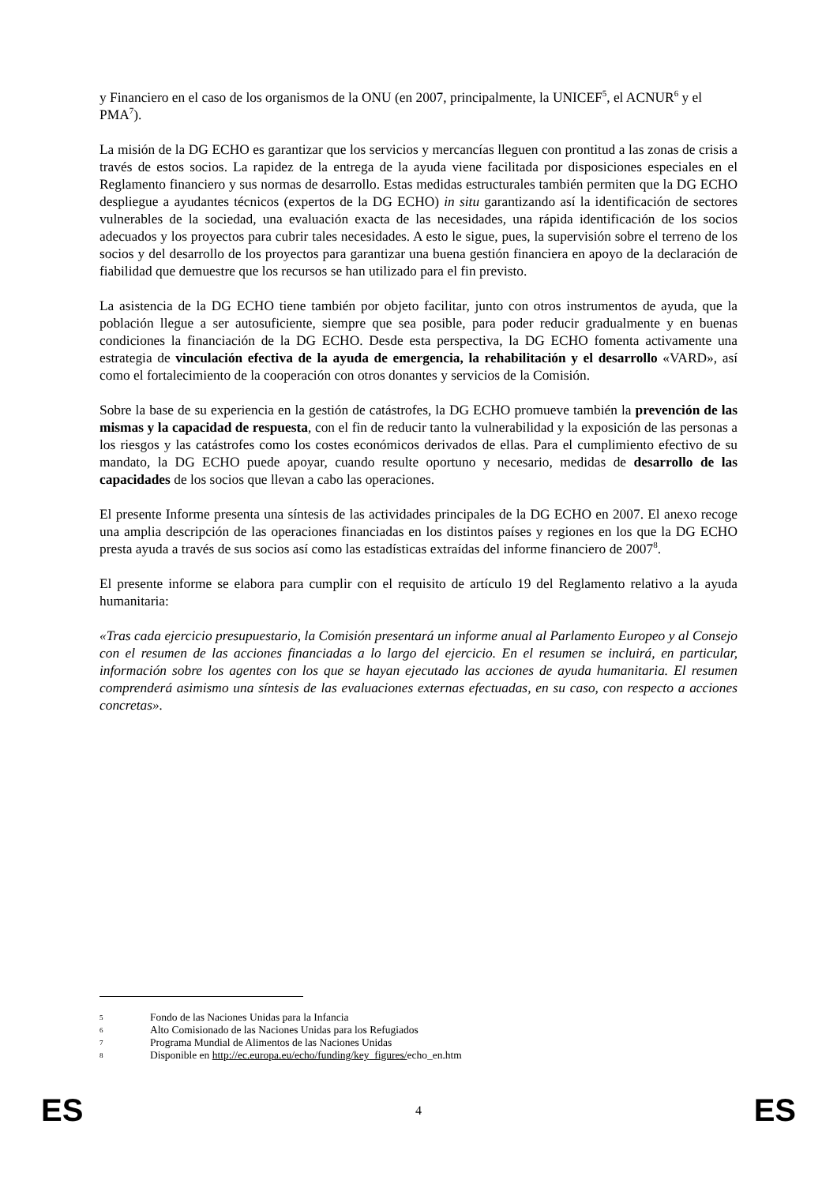y Financiero en el caso de los organismos de la ONU (en 2007, principalmente, la UNICEF<sup>5</sup>, el ACNUR<sup>6</sup> y el PMA<sup>7</sup>).
La misión de la DG ECHO es garantizar que los servicios y mercancías lleguen con prontitud a las zonas de crisis a través de estos socios. La rapidez de la entrega de la ayuda viene facilitada por disposiciones especiales en el Reglamento financiero y sus normas de desarrollo. Estas medidas estructurales también permiten que la DG ECHO despliegue a ayudantes técnicos (expertos de la DG ECHO) in situ garantizando así la identificación de sectores vulnerables de la sociedad, una evaluación exacta de las necesidades, una rápida identificación de los socios adecuados y los proyectos para cubrir tales necesidades. A esto le sigue, pues, la supervisión sobre el terreno de los socios y del desarrollo de los proyectos para garantizar una buena gestión financiera en apoyo de la declaración de fiabilidad que demuestre que los recursos se han utilizado para el fin previsto.
La asistencia de la DG ECHO tiene también por objeto facilitar, junto con otros instrumentos de ayuda, que la población llegue a ser autosuficiente, siempre que sea posible, para poder reducir gradualmente y en buenas condiciones la financiación de la DG ECHO. Desde esta perspectiva, la DG ECHO fomenta activamente una estrategia de vinculación efectiva de la ayuda de emergencia, la rehabilitación y el desarrollo «VARD», así como el fortalecimiento de la cooperación con otros donantes y servicios de la Comisión.
Sobre la base de su experiencia en la gestión de catástrofes, la DG ECHO promueve también la prevención de las mismas y la capacidad de respuesta, con el fin de reducir tanto la vulnerabilidad y la exposición de las personas a los riesgos y las catástrofes como los costes económicos derivados de ellas. Para el cumplimiento efectivo de su mandato, la DG ECHO puede apoyar, cuando resulte oportuno y necesario, medidas de desarrollo de las capacidades de los socios que llevan a cabo las operaciones.
El presente Informe presenta una síntesis de las actividades principales de la DG ECHO en 2007. El anexo recoge una amplia descripción de las operaciones financiadas en los distintos países y regiones en los que la DG ECHO presta ayuda a través de sus socios así como las estadísticas extraídas del informe financiero de 2007<sup>8</sup>.
El presente informe se elabora para cumplir con el requisito de artículo 19 del Reglamento relativo a la ayuda humanitaria:
«Tras cada ejercicio presupuestario, la Comisión presentará un informe anual al Parlamento Europeo y al Consejo con el resumen de las acciones financiadas a lo largo del ejercicio. En el resumen se incluirá, en particular, información sobre los agentes con los que se hayan ejecutado las acciones de ayuda humanitaria. El resumen comprenderá asimismo una síntesis de las evaluaciones externas efectuadas, en su caso, con respecto a acciones concretas».
5 Fondo de las Naciones Unidas para la Infancia
6 Alto Comisionado de las Naciones Unidas para los Refugiados
7 Programa Mundial de Alimentos de las Naciones Unidas
8 Disponible en http://ec.europa.eu/echo/funding/key_figures/echo_en.htm
ES 4 ES